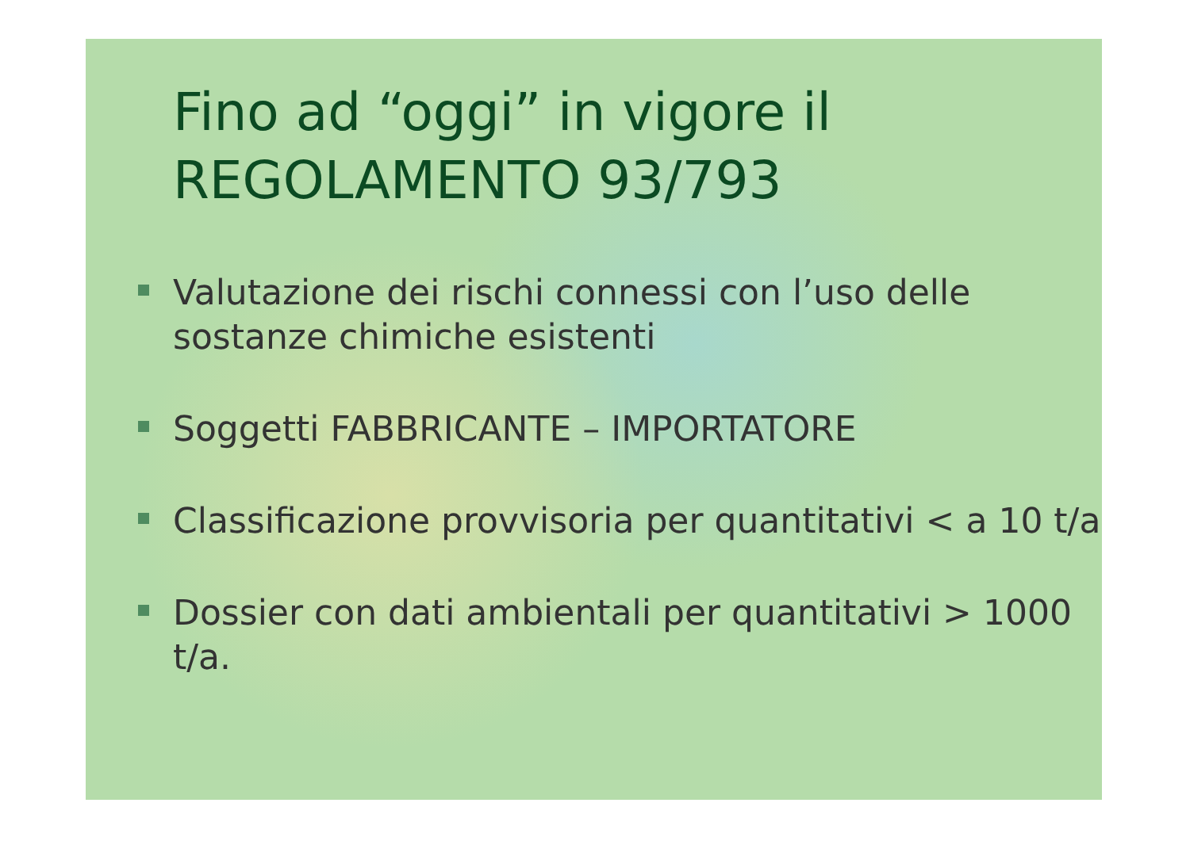Fino ad “oggi” in vigore il
REGOLAMENTO 93/793
Valutazione dei rischi connessi con l’uso delle sostanze chimiche esistenti
Soggetti FABBRICANTE – IMPORTATORE
Classificazione provvisoria per quantitativi < a 10 t/a
Dossier con dati ambientali per quantitativi > 1000 t/a.